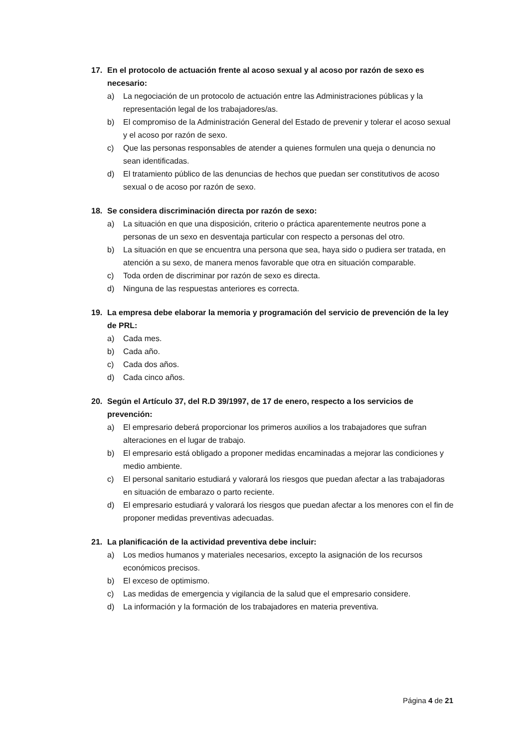17. En el protocolo de actuación frente al acoso sexual y al acoso por razón de sexo es necesario:
a) La negociación de un protocolo de actuación entre las Administraciones públicas y la representación legal de los trabajadores/as.
b) El compromiso de la Administración General del Estado de prevenir y tolerar el acoso sexual y el acoso por razón de sexo.
c) Que las personas responsables de atender a quienes formulen una queja o denuncia no sean identificadas.
d) El tratamiento público de las denuncias de hechos que puedan ser constitutivos de acoso sexual o de acoso por razón de sexo.
18. Se considera discriminación directa por razón de sexo:
a) La situación en que una disposición, criterio o práctica aparentemente neutros pone a personas de un sexo en desventaja particular con respecto a personas del otro.
b) La situación en que se encuentra una persona que sea, haya sido o pudiera ser tratada, en atención a su sexo, de manera menos favorable que otra en situación comparable.
c) Toda orden de discriminar por razón de sexo es directa.
d) Ninguna de las respuestas anteriores es correcta.
19. La empresa debe elaborar la memoria y programación del servicio de prevención de la ley de PRL:
a) Cada mes.
b) Cada año.
c) Cada dos años.
d) Cada cinco años.
20. Según el Artículo 37, del R.D 39/1997, de 17 de enero, respecto a los servicios de prevención:
a) El empresario deberá proporcionar los primeros auxilios a los trabajadores que sufran alteraciones en el lugar de trabajo.
b) El empresario está obligado a proponer medidas encaminadas a mejorar las condiciones y medio ambiente.
c) El personal sanitario estudiará y valorará los riesgos que puedan afectar a las trabajadoras en situación de embarazo o parto reciente.
d) El empresario estudiará y valorará los riesgos que puedan afectar a los menores con el fin de proponer medidas preventivas adecuadas.
21. La planificación de la actividad preventiva debe incluir:
a) Los medios humanos y materiales necesarios, excepto la asignación de los recursos económicos precisos.
b) El exceso de optimismo.
c) Las medidas de emergencia y vigilancia de la salud que el empresario considere.
d) La información y la formación de los trabajadores en materia preventiva.
Página 4 de 21